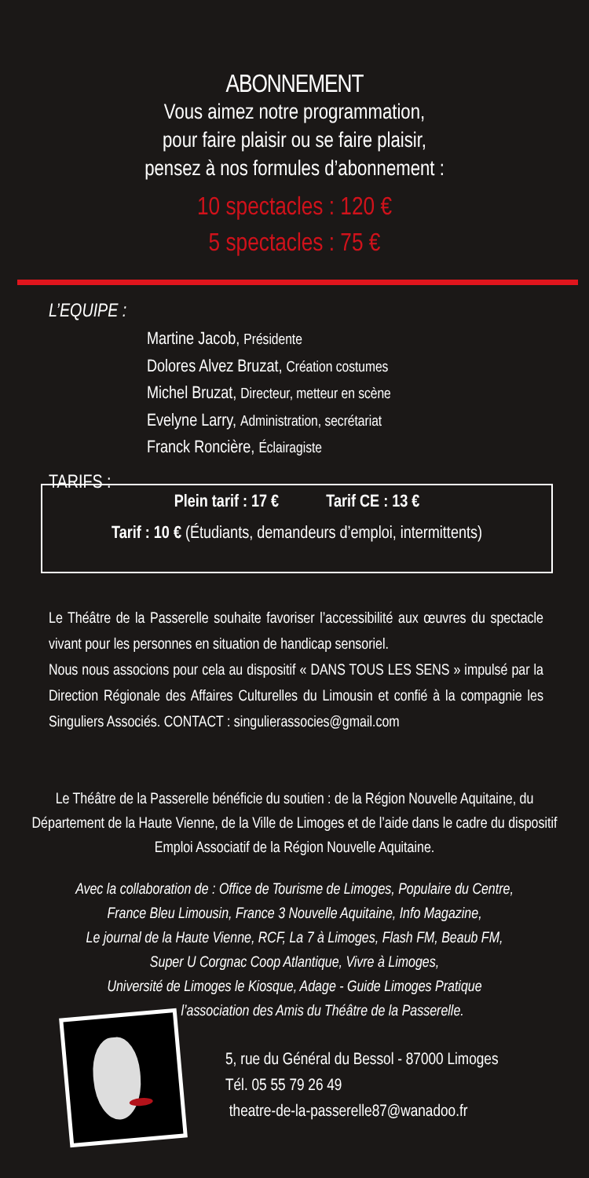ABONNEMENT
Vous aimez notre programmation,
pour faire plaisir ou se faire plaisir,
pensez à nos formules d’abonnement :
10 spectacles : 120 €
5 spectacles : 75 €
L’EQUIPE :
Martine Jacob, Présidente
Dolores Alvez Bruzat, Création costumes
Michel Bruzat, Directeur, metteur en scène
Evelyne Larry, Administration, secrétariat
Franck Roncière, Éclairagiste
TARIFS :
Plein tarif : 17 € Tarif CE : 13 €
Tarif : 10 € (Étudiants, demandeurs d’emploi, intermittents)
Le Théâtre de la Passerelle souhaite favoriser l’accessibilité aux œuvres du spectacle vivant pour les personnes en situation de handicap sensoriel.
Nous nous associons pour cela au dispositif « DANS TOUS LES SENS » impulsé par la Direction Régionale des Affaires Culturelles du Limousin et confié à la compagnie les Singuliers Associés. CONTACT : singulierassocies@gmail.com
Le Théâtre de la Passerelle bénéficie du soutien : de la Région Nouvelle Aquitaine, du Département de la Haute Vienne, de la Ville de Limoges et de l’aide dans le cadre du dispositif Emploi Associatif de la Région Nouvelle Aquitaine.
Avec la collaboration de : Office de Tourisme de Limoges, Populaire du Centre,
France Bleu Limousin, France 3 Nouvelle Aquitaine, Info Magazine,
Le journal de la Haute Vienne, RCF, La 7 à Limoges, Flash FM, Beaub FM,
Super U Corgnac Coop Atlantique, Vivre à Limoges,
Université de Limoges le Kiosque, Adage - Guide Limoges Pratique
l’association des Amis du Théâtre de la Passerelle.
5, rue du Général du Bessol - 87000 Limoges
Tél. 05 55 79 26 49
theatre-de-la-passerelle87@wanadoo.fr